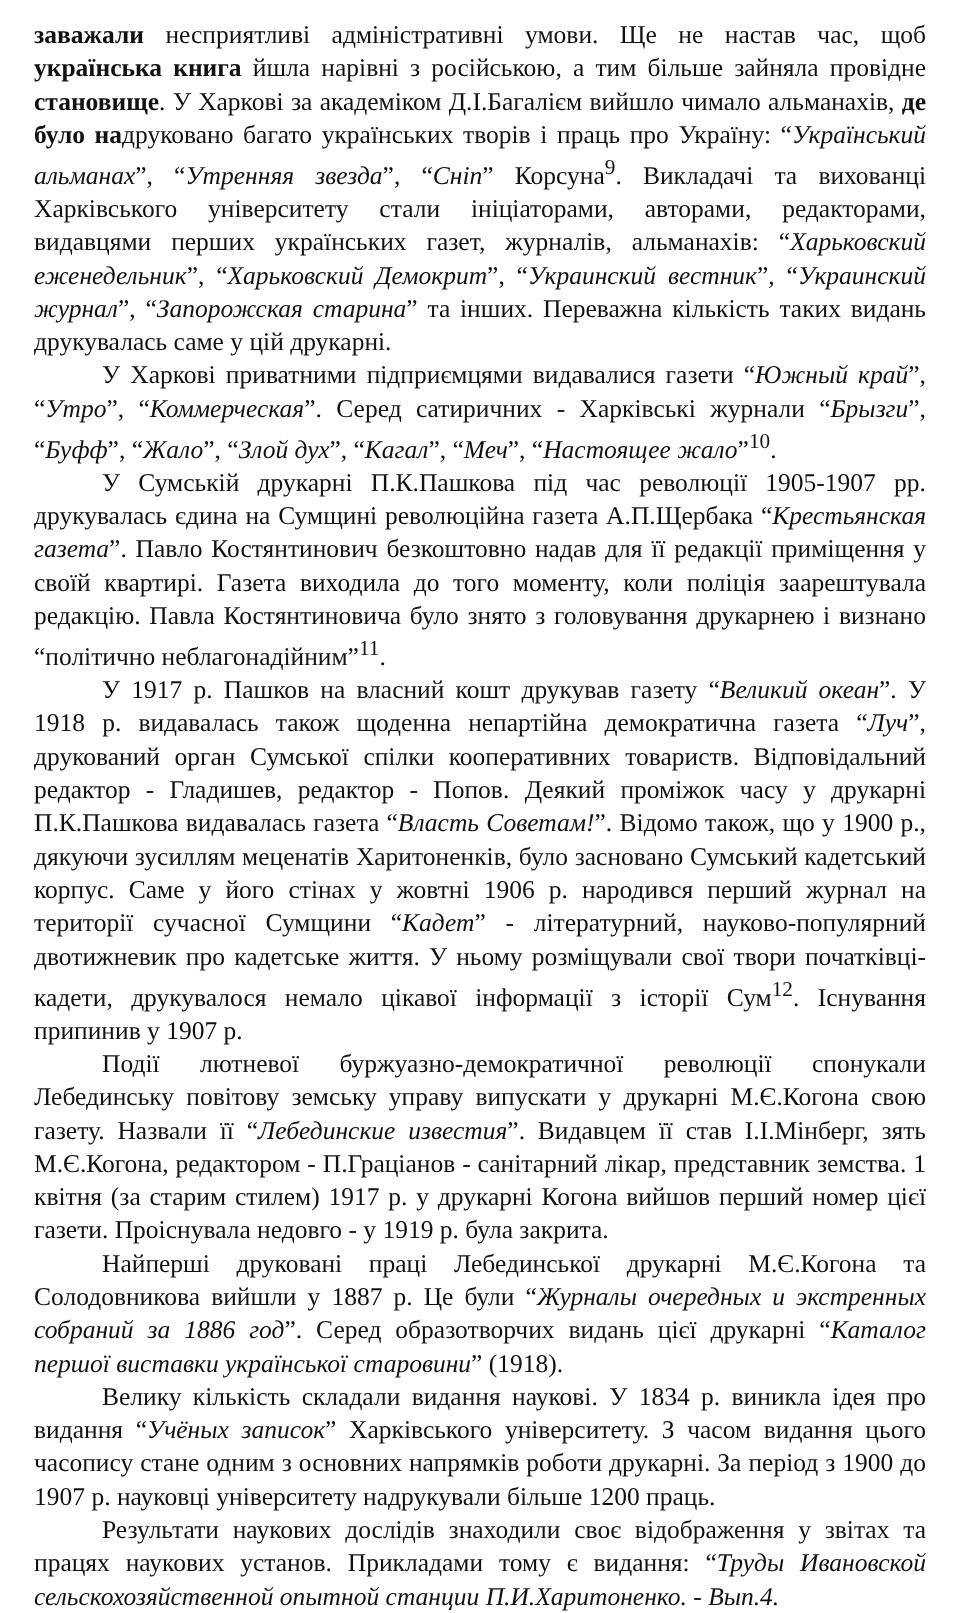заважали несприятливі адміністративні умови. Ще не настав час, щоб українська книга йшла нарівні з російською, а тим більше зайняла провідне становище. У Харкові за академіком Д.І.Багалієм вийшло чимало альманахів, де було надруковано багато українських творів і праць про Україну: “Український альманах”, “Утренняя звезда”, “Сніп” Корсуна<sup>9</sup>. Викладачі та вихованці Харківського університету стали ініціаторами, авторами, редакторами, видавцями перших українських газет, журналів, альманахів: “Харьковский еженедельник”, “Харьковский Демокрит”, “Украинский вестник”, “Украинский журнал”, “Запорожская старина” та інших. Переважна кількість таких видань друкувалась саме у цій друкарні.
У Харкові приватними підприємцями видавалися газети “Южный край”, “Утро”, “Коммерческая”. Серед сатиричних - Харківські журнали “Брызги”, “Буфф”, “Жало”, “Злой дух”, “Кагал”, “Меч”, “Настоящее жало”<sup>10</sup>.
У Сумській друкарні П.К.Пашкова під час революції 1905-1907 рр. друкувалась єдина на Сумщині революційна газета А.П.Щербака “Крестьянская газета”. Павло Костянтинович безкоштовно надав для її редакції приміщення у своїй квартирі. Газета виходила до того моменту, коли поліція заарештувала редакцію. Павла Костянтиновича було знято з головування друкарнею і визнано “політично неблагонадійним”<sup>11</sup>.
У 1917 р. Пашков на власний кошт друкував газету “Великий океан”. У 1918 р. видавалась також щоденна непартійна демократична газета “Луч”, друкований орган Сумської спілки кооперативних товариств. Відповідальний редактор - Гладишев, редактор - Попов. Деякий проміжок часу у друкарні П.К.Пашкова видавалась газета “Власть Советам!”. Відомо також, що у 1900 р., дякуючи зусиллям меценатів Харитоненків, було засновано Сумський кадетський корпус. Саме у його стінах у жовтні 1906 р. народився перший журнал на території сучасної Сумщини “Кадет” - літературний, науково-популярний двотижневик про кадетське життя. У ньому розміщували свої твори початківці-кадети, друкувалося немало цікавої інформації з історії Сум<sup>12</sup>. Існування припинив у 1907 р.
Події лютневої буржуазно-демократичної революції спонукали Лебединську повітову земську управу випускати у друкарні М.Є.Когона свою газету. Назвали її “Лебединские известия”. Видавцем її став І.І.Мінберг, зять М.Є.Когона, редактором - П.Граціанов - санітарний лікар, представник земства. 1 квітня (за старим стилем) 1917 р. у друкарні Когона вийшов перший номер цієї газети. Проіснувала недовго - у 1919 р. була закрита.
Найперші друковані праці Лебединської друкарні М.Є.Когона та Солодовникова вийшли у 1887 р. Це були “Журналы очередных и экстренных собраний за 1886 год”. Серед образотворчих видань цієї друкарні “Каталог першої виставки української старовини” (1918).
Велику кількість складали видання наукові. У 1834 р. виникла ідея про видання “Учёных записок” Харківського університету. З часом видання цього часопису стане одним з основних напрямків роботи друкарні. За період з 1900 до 1907 р. науковці університету надрукували більше 1200 праць.
Результати наукових дослідів знаходили своє відображення у звітах та працях наукових установ. Прикладами тому є видання: “Труды Ивановской сельскохозяйственной опытной станции П.И.Харитоненко. - Вып.4.